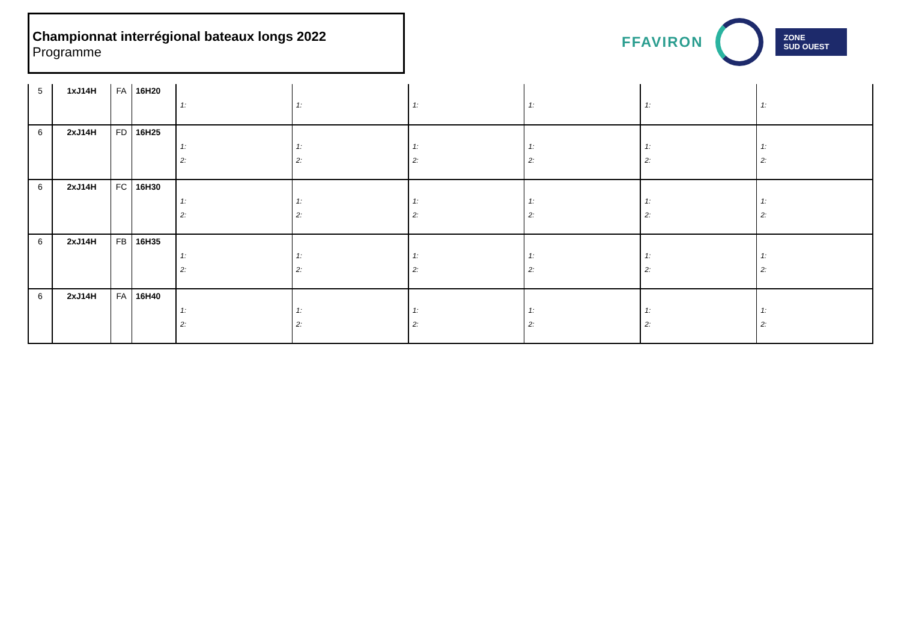Championnat interrégional bateaux longs 2022
Programme
FFAVIRON
ZONE
SUD OUEST
| 5 | 1xJ14H | FA | 16H20 | 1: | 1: | 1: | 1: | 1: | 1: |
| 6 | 2xJ14H | FD | 16H25 | 1: 2: | 1: 2: | 1: 2: | 1: 2: | 1: 2: | 1: 2: |
| 6 | 2xJ14H | FC | 16H30 | 1: 2: | 1: 2: | 1: 2: | 1: 2: | 1: 2: | 1: 2: |
| 6 | 2xJ14H | FB | 16H35 | 1: 2: | 1: 2: | 1: 2: | 1: 2: | 1: 2: | 1: 2: |
| 6 | 2xJ14H | FA | 16H40 | 1: 2: | 1: 2: | 1: 2: | 1: 2: | 1: 2: | 1: 2: |